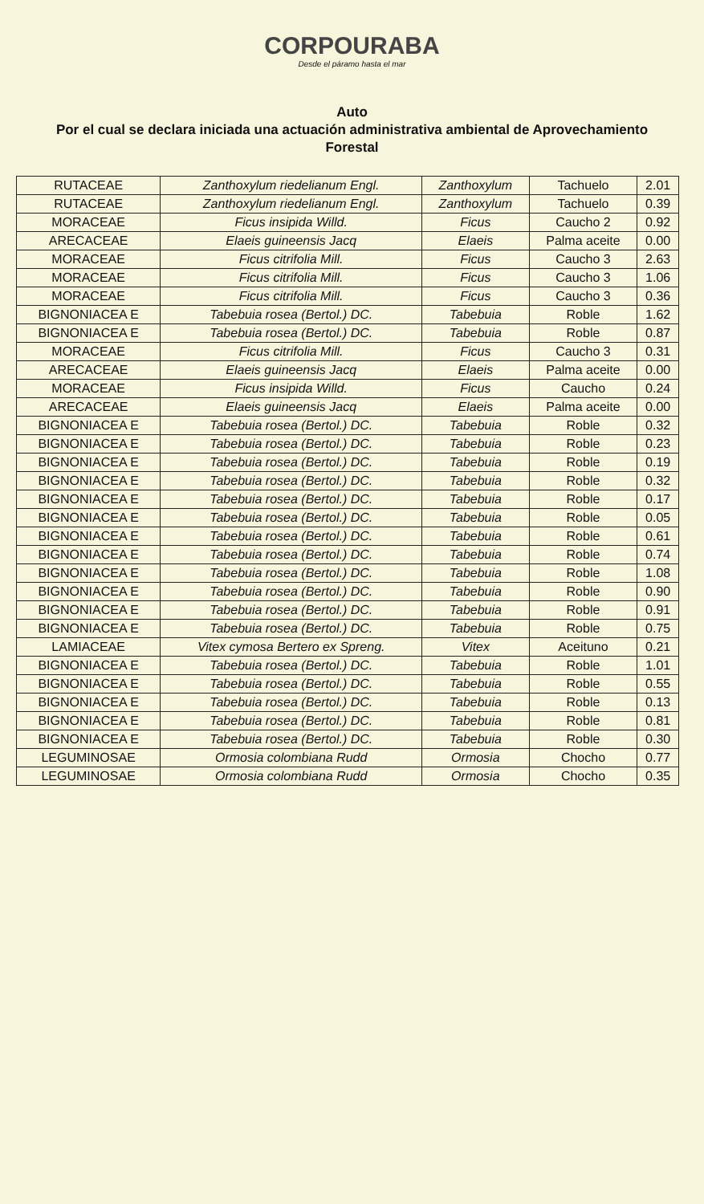CORPOURABA
Desde el páramo hasta el mar
Auto
Por el cual se declara iniciada una actuación administrativa ambiental de Aprovechamiento Forestal
| RUTACEAE | Zanthoxylum riedelianum Engl. | Zanthoxylum | Tachuelo | 2.01 |
| RUTACEAE | Zanthoxylum riedelianum Engl. | Zanthoxylum | Tachuelo | 0.39 |
| MORACEAE | Ficus insipida Willd. | Ficus | Caucho 2 | 0.92 |
| ARECACEAE | Elaeis guineensis Jacq | Elaeis | Palma aceite | 0.00 |
| MORACEAE | Ficus citrifolia Mill. | Ficus | Caucho 3 | 2.63 |
| MORACEAE | Ficus citrifolia Mill. | Ficus | Caucho 3 | 1.06 |
| MORACEAE | Ficus citrifolia Mill. | Ficus | Caucho 3 | 0.36 |
| BIGNONIACEA E | Tabebuia rosea (Bertol.) DC. | Tabebuia | Roble | 1.62 |
| BIGNONIACEA E | Tabebuia rosea (Bertol.) DC. | Tabebuia | Roble | 0.87 |
| MORACEAE | Ficus citrifolia Mill. | Ficus | Caucho 3 | 0.31 |
| ARECACEAE | Elaeis guineensis Jacq | Elaeis | Palma aceite | 0.00 |
| MORACEAE | Ficus insipida Willd. | Ficus | Caucho | 0.24 |
| ARECACEAE | Elaeis guineensis Jacq | Elaeis | Palma aceite | 0.00 |
| BIGNONIACEA E | Tabebuia rosea (Bertol.) DC. | Tabebuia | Roble | 0.32 |
| BIGNONIACEA E | Tabebuia rosea (Bertol.) DC. | Tabebuia | Roble | 0.23 |
| BIGNONIACEA E | Tabebuia rosea (Bertol.) DC. | Tabebuia | Roble | 0.19 |
| BIGNONIACEA E | Tabebuia rosea (Bertol.) DC. | Tabebuia | Roble | 0.32 |
| BIGNONIACEA E | Tabebuia rosea (Bertol.) DC. | Tabebuia | Roble | 0.17 |
| BIGNONIACEA E | Tabebuia rosea (Bertol.) DC. | Tabebuia | Roble | 0.05 |
| BIGNONIACEA E | Tabebuia rosea (Bertol.) DC. | Tabebuia | Roble | 0.61 |
| BIGNONIACEA E | Tabebuia rosea (Bertol.) DC. | Tabebuia | Roble | 0.74 |
| BIGNONIACEA E | Tabebuia rosea (Bertol.) DC. | Tabebuia | Roble | 1.08 |
| BIGNONIACEA E | Tabebuia rosea (Bertol.) DC. | Tabebuia | Roble | 0.90 |
| BIGNONIACEA E | Tabebuia rosea (Bertol.) DC. | Tabebuia | Roble | 0.91 |
| BIGNONIACEA E | Tabebuia rosea (Bertol.) DC. | Tabebuia | Roble | 0.75 |
| LAMIACEAE | Vitex cymosa Bertero ex Spreng. | Vitex | Aceituno | 0.21 |
| BIGNONIACEA E | Tabebuia rosea (Bertol.) DC. | Tabebuia | Roble | 1.01 |
| BIGNONIACEA E | Tabebuia rosea (Bertol.) DC. | Tabebuia | Roble | 0.55 |
| BIGNONIACEA E | Tabebuia rosea (Bertol.) DC. | Tabebuia | Roble | 0.13 |
| BIGNONIACEA E | Tabebuia rosea (Bertol.) DC. | Tabebuia | Roble | 0.81 |
| BIGNONIACEA E | Tabebuia rosea (Bertol.) DC. | Tabebuia | Roble | 0.30 |
| LEGUMINOSAE | Ormosia colombiana Rudd | Ormosia | Chocho | 0.77 |
| LEGUMINOSAE | Ormosia colombiana Rudd | Ormosia | Chocho | 0.35 |